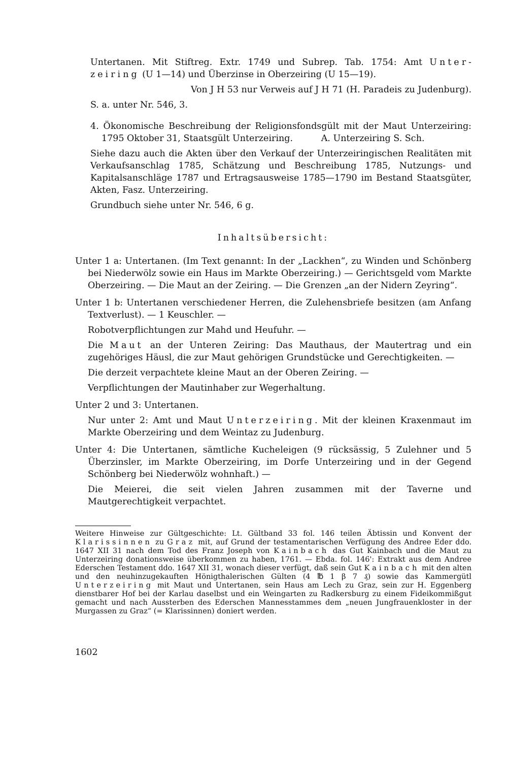Untertanen. Mit Stiftreg. Extr. 1749 und Subrep. Tab. 1754: Amt Unter-zeiring (U 1—14) und Überzinse in Oberzeiring (U 15—19).
Von J H 53 nur Verweis auf J H 71 (H. Paradeis zu Judenburg).
S. a. unter Nr. 546, 3.
4. Ökonomische Beschreibung der Religionsfondsgült mit der Maut Unterzeiring: 1795 Oktober 31, Staatsgült Unterzeiring. A. Unterzeiring S. Sch.
Siehe dazu auch die Akten über den Verkauf der Unterzeiringischen Realitäten mit Verkaufsanschlag 1785, Schätzung und Beschreibung 1785, Nutzungs- und Kapitalsanschläge 1787 und Ertragsausweise 1785—1790 im Bestand Staatsgüter, Akten, Fasz. Unterzeiring.
Grundbuch siehe unter Nr. 546, 6 g.
Inhaltsübersicht:
Unter 1 a: Untertanen. (Im Text genannt: In der „Lackhen“, zu Winden und Schönberg bei Niederwölz sowie ein Haus im Markte Oberzeiring.) — Gerichtsgeld vom Markte Oberzeiring. — Die Maut an der Zeiring. — Die Grenzen „an der Nidern Zeyring“.
Unter 1 b: Untertanen verschiedener Herren, die Zulehensbriefe besitzen (am Anfang Textverlust). — 1 Keuschler. —
Robotverpflichtungen zur Mahd und Heufuhr. —
Die Maut an der Unteren Zeiring: Das Mauthaus, der Mautertrag und ein zugehöriges Häusl, die zur Maut gehörigen Grundstücke und Gerechtigkeiten. —
Die derzeit verpachtete kleine Maut an der Oberen Zeiring. —
Verpflichtungen der Mautinhaber zur Wegerhaltung.
Unter 2 und 3: Untertanen.
Nur unter 2: Amt und Maut Unterzeiring. Mit der kleinen Kraxenmaut im Markte Oberzeiring und dem Weintaz zu Judenburg.
Unter 4: Die Untertanen, sämtliche Kucheleigen (9 rücksässig, 5 Zulehner und 5 Überzinsler, im Markte Oberzeiring, im Dorfe Unterzeiring und in der Gegend Schönberg bei Niederwölz wohnhaft.) —
Die Meierei, die seit vielen Jahren zusammen mit der Taverne und Mautgerechtigkeit verpachtet.
Weitere Hinweise zur Gültgeschichte: Lt. Gültband 33 fol. 146 teilen Äbtissin und Konvent der Klarissinnen zu Graz mit, auf Grund der testamentarischen Verfügung des Andree Eder ddo. 1647 XII 31 nach dem Tod des Franz Joseph von Kainbach das Gut Kainbach und die Maut zu Unterzeiring donationsweise überkommen zu haben, 1761. — Ebda. fol. 146': Extrakt aus dem Andree Ederschen Testament ddo. 1647 XII 31, wonach dieser verfügt, daß sein Gut Kainbach mit den alten und den neuhinzugekauften Hönigthalerischen Gülten (4 ℔ 1 β 7 ₰) sowie das Kammergütl Unterzeiring mit Maut und Untertanen, sein Haus am Lech zu Graz, sein zur H. Eggenberg dienstbarer Hof bei der Karlau daselbst und ein Weingarten zu Radkersburg zu einem Fideikommißgut gemacht und nach Aussterben des Ederschen Mannesstammes dem „neuen Jungfrauenkloster in der Murgassen zu Graz“ (= Klarissinnen) doniert werden.
1602